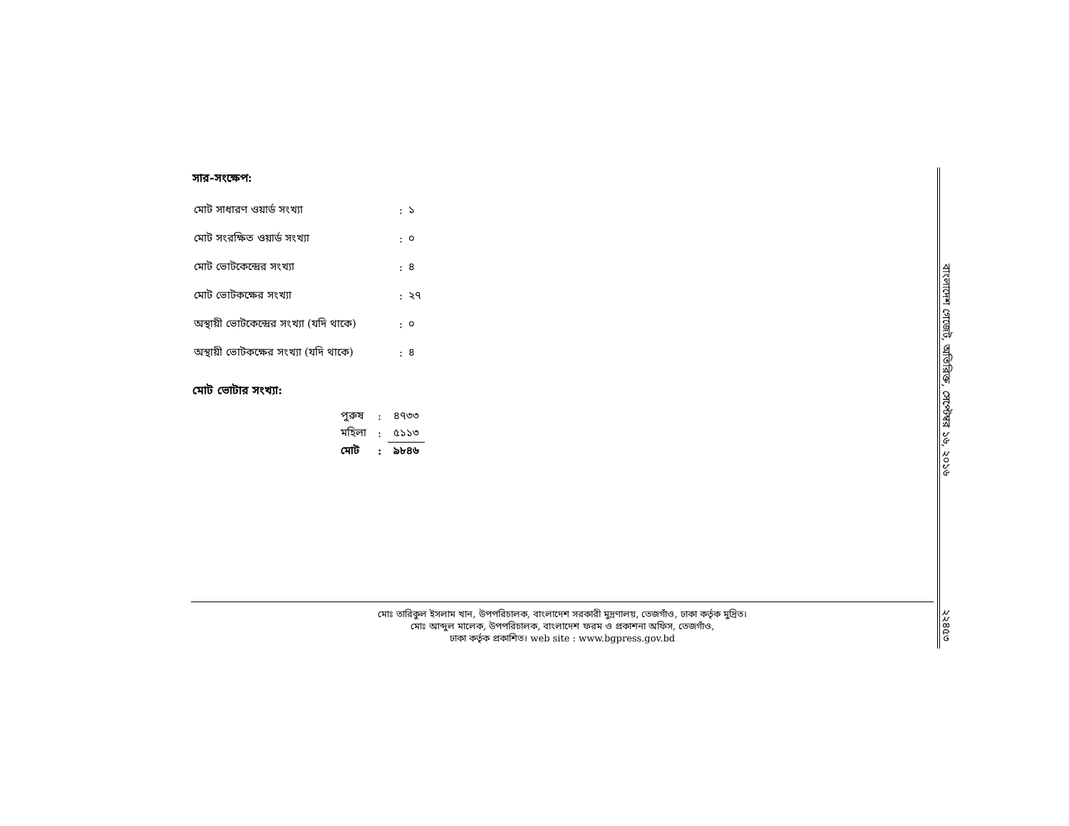সার-সংক্ষেপ:
| মোট সাধারণ ওয়ার্ড সংখ্যা | : | ১ |
| মোট সংরক্ষিত ওয়ার্ড সংখ্যা | : | ০ |
| মোট ভোটকেন্দ্রের সংখ্যা | : | ৪ |
| মোট ভোটকক্ষের সংখ্যা | : | ২৭ |
| অস্থায়ী ভোটকেন্দ্রের সংখ্যা (যদি থাকে) | : | ০ |
| অস্থায়ী ভোটকক্ষের সংখ্যা (যদি থাকে) | : | ৪ |
মোট ভোটার সংখ্যা:
| পুরুষ | : | ৪৭৩৩ |
| মহিলা | : | ৫১১৩ |
| মোট | : | ৯৮৪৬ |
বাংলাদেশ গেজেট, অতিরিক্ত, সেপ্টেম্বর ১৬, ২০১৬
মোঃ তারিকুল ইসলাম খান, উপপরিচালক, বাংলাদেশ সরকারী মুদ্রণালয়, তেজগাঁও, ঢাকা কর্তৃক মুদ্রিত।
মোঃ আব্দুল মালেক, উপপরিচালক, বাংলাদেশ ফরম ও প্রকাশনা অফিস, তেজগাঁও,
ঢাকা কর্তৃক প্রকাশিত। web site : www.bgpress.gov.bd
২২৪৫৩